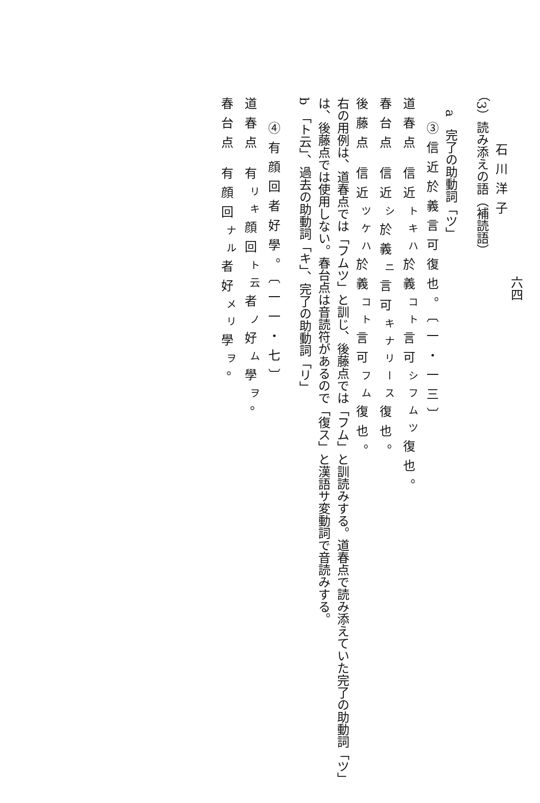石川洋子
（3）読み添えの語（補読語）
a　完了の助動詞「ツ」
③信近於義言可復也。〔一・一三〕
道春点 信近<sup>トキハ</sup>於義<sup>コト</sup>言可<sup>シフムツ</sup>復也。
春台点 信近<sup>シ</sup>於義<sup>ニ</sup>言可<sup>キナリース</sup>復也。
後藤点 信近<sup>ツケハ</sup>於義<sup>コト</sup>言可<sup>フム</sup>復也。
右の用例は、道春点では「フムツ」と訓じ、後藤点では「フム」と訓読みする。道春点で読み添えていた完了の助動詞「ツ」は、後藤点では使用しない。春台点は音読符があるので「復ス」と漢語サ変動詞で音読みする。
b　「ト云」、過去の助動詞「キ」、完了の助動詞「リ」
④有顔回者好學。〔一一・七〕
道春点 有<sup>リキ</sup>顔回<sup>ト云</sup>者<sup>ノ</sup>好<sup>ム</sup>學<sup>ヲ</sup>。
春台点 有顔回<sup>ナル</sup>者好<sup>メリ</sup>學<sup>ヲ</sup>。
六四